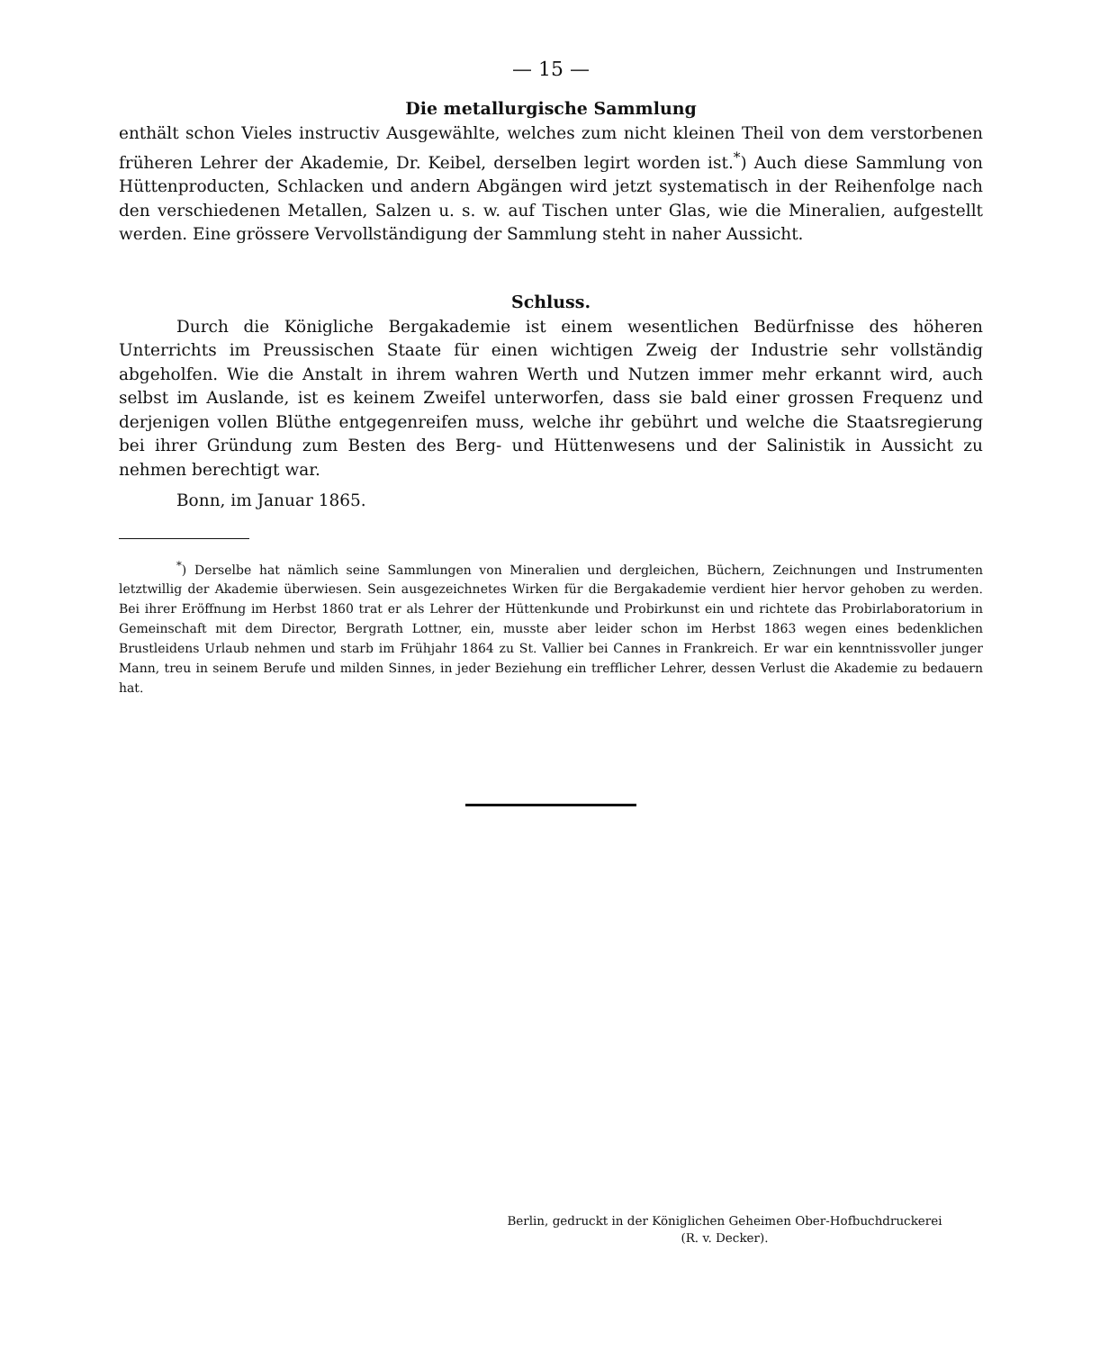— 15 —
Die metallurgische Sammlung
enthält schon Vieles instructiv Ausgewählte, welches zum nicht kleinen Theil von dem verstorbenen früheren Lehrer der Akademie, Dr. Keibel, derselben legirt worden ist.<sup>*</sup>) Auch diese Sammlung von Hüttenproducten, Schlacken und andern Abgängen wird jetzt systematisch in der Reihenfolge nach den verschiedenen Metallen, Salzen u. s. w. auf Tischen unter Glas, wie die Mineralien, aufgestellt werden. Eine grössere Vervollständigung der Sammlung steht in naher Aussicht.
Schluss.
Durch die Königliche Bergakademie ist einem wesentlichen Bedürfnisse des höheren Unterrichts im Preussischen Staate für einen wichtigen Zweig der Industrie sehr vollständig abgeholfen. Wie die Anstalt in ihrem wahren Werth und Nutzen immer mehr erkannt wird, auch selbst im Auslande, ist es keinem Zweifel unterworfen, dass sie bald einer grossen Frequenz und derjenigen vollen Blüthe entgegenreifen muss, welche ihr gebührt und welche die Staatsregierung bei ihrer Gründung zum Besten des Berg- und Hüttenwesens und der Salinistik in Aussicht zu nehmen berechtigt war.
Bonn, im Januar 1865.
<sup>*</sup>) Derselbe hat nämlich seine Sammlungen von Mineralien und dergleichen, Büchern, Zeichnungen und Instrumenten letztwillig der Akademie überwiesen. Sein ausgezeichnetes Wirken für die Bergakademie verdient hier hervor gehoben zu werden. Bei ihrer Eröffnung im Herbst 1860 trat er als Lehrer der Hüttenkunde und Probirkunst ein und richtete das Probirlaboratorium in Gemeinschaft mit dem Director, Bergrath Lottner, ein, musste aber leider schon im Herbst 1863 wegen eines bedenklichen Brustleidens Urlaub nehmen und starb im Frühjahr 1864 zu St. Vallier bei Cannes in Frankreich. Er war ein kenntnissvoller junger Mann, treu in seinem Berufe und milden Sinnes, in jeder Beziehung ein trefflicher Lehrer, dessen Verlust die Akademie zu bedauern hat.
Berlin, gedruckt in der Königlichen Geheimen Ober-Hofbuchdruckerei
(R. v. Decker).